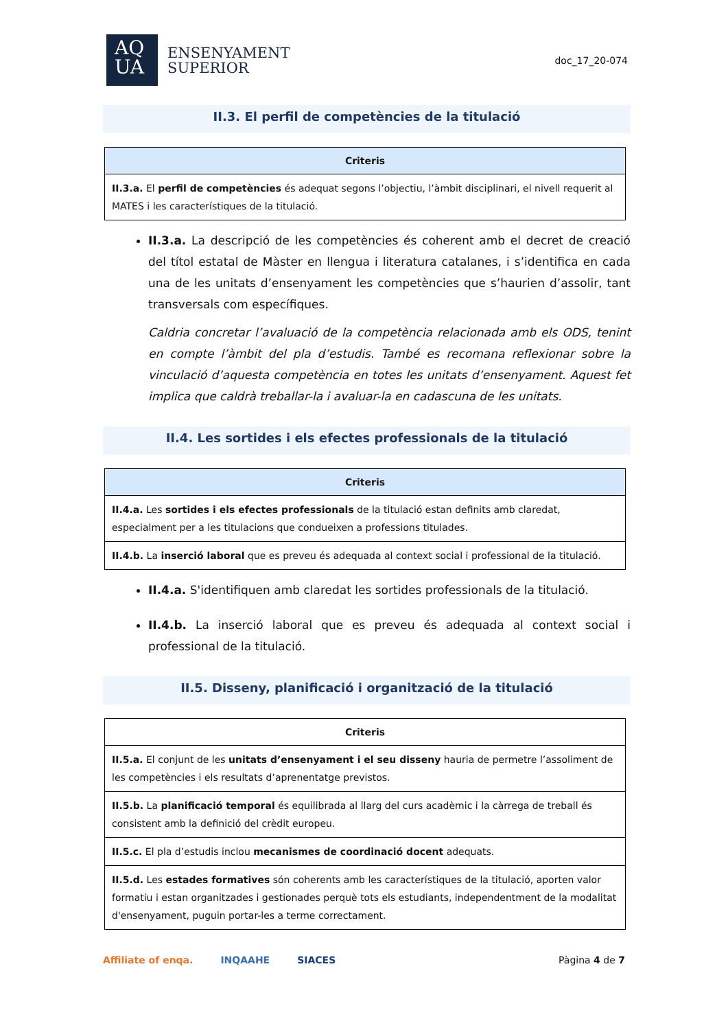AQ
UA
ENSENYAMENT
SUPERIOR
doc_17_20-074
II.3. El perfil de competències de la titulació
| Criteris |
| --- |
| II.3.a. El perfil de competències és adequat segons l’objectiu, l’àmbit disciplinari, el nivell requerit al MATES i les característiques de la titulació. |
II.3.a. La descripció de les competències és coherent amb el decret de creació del títol estatal de Màster en llengua i literatura catalanes, i s’identifica en cada una de les unitats d’ensenyament les competències que s’haurien d’assolir, tant transversals com específiques.
Caldria concretar l’avaluació de la competència relacionada amb els ODS, tenint en compte l’àmbit del pla d’estudis. També es recomana reflexionar sobre la vinculació d’aquesta competència en totes les unitats d’ensenyament. Aquest fet implica que caldrà treballar-la i avaluar-la en cadascuna de les unitats.
II.4. Les sortides i els efectes professionals de la titulació
| Criteris |
| --- |
| II.4.a. Les sortides i els efectes professionals de la titulació estan definits amb claredat, especialment per a les titulacions que condueixen a professions titulades. |
| II.4.b. La inserció laboral que es preveu és adequada al context social i professional de la titulació. |
II.4.a. S'identifiquen amb claredat les sortides professionals de la titulació.
II.4.b. La inserció laboral que es preveu és adequada al context social i professional de la titulació.
II.5. Disseny, planificació i organització de la titulació
| Criteris |
| --- |
| II.5.a. El conjunt de les unitats d’ensenyament i el seu disseny hauria de permetre l’assoliment de les competències i els resultats d’aprenentatge previstos. |
| II.5.b. La planificació temporal és equilibrada al llarg del curs acadèmic i la càrrega de treball és consistent amb la definició del crèdit europeu. |
| II.5.c. El pla d’estudis inclou mecanismes de coordinació docent adequats. |
| II.5.d. Les estades formatives són coherents amb les característiques de la titulació, aporten valor formatiu i estan organitzades i gestionades perquè tots els estudiants, independentment de la modalitat d'ensenyament, puguin portar-les a terme correctament. |
Affiliate of enqa. INQAAHE SIACES Pàgina 4 de 7